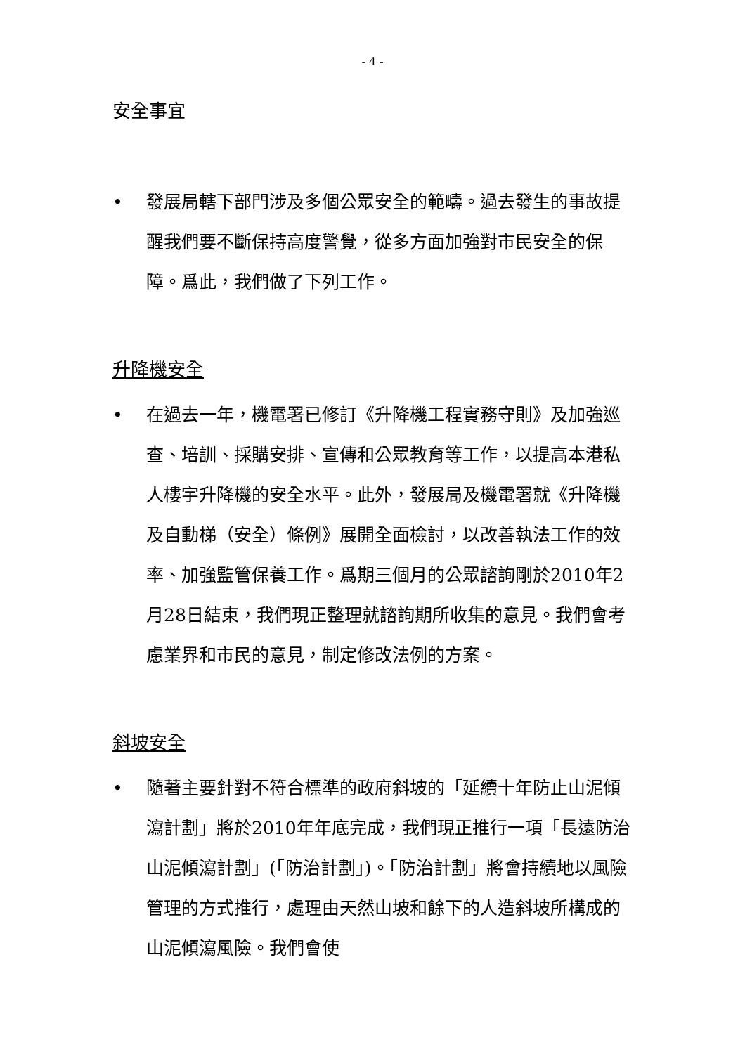- 4 -
安全事宜
• 發展局轄下部門涉及多個公眾安全的範疇。過去發生的事故提醒我們要不斷保持高度警覺，從多方面加強對市民安全的保障。爲此，我們做了下列工作。
升降機安全
• 在過去一年，機電署已修訂《升降機工程實務守則》及加強巡查、培訓、採購安排、宣傳和公眾教育等工作，以提高本港私人樓宇升降機的安全水平。此外，發展局及機電署就《升降機及自動梯（安全）條例》展開全面檢討，以改善執法工作的效率、加強監管保養工作。爲期三個月的公眾諮詢剛於2010年2月28日結束，我們現正整理就諮詢期所收集的意見。我們會考慮業界和市民的意見，制定修改法例的方案。
斜坡安全
• 隨著主要針對不符合標準的政府斜坡的「延續十年防止山泥傾瀉計劃」將於2010年年底完成，我們現正推行一項「長遠防治山泥傾瀉計劃」(「防治計劃」)。「防治計劃」將會持續地以風險管理的方式推行，處理由天然山坡和餘下的人造斜坡所構成的山泥傾瀉風險。我們會使